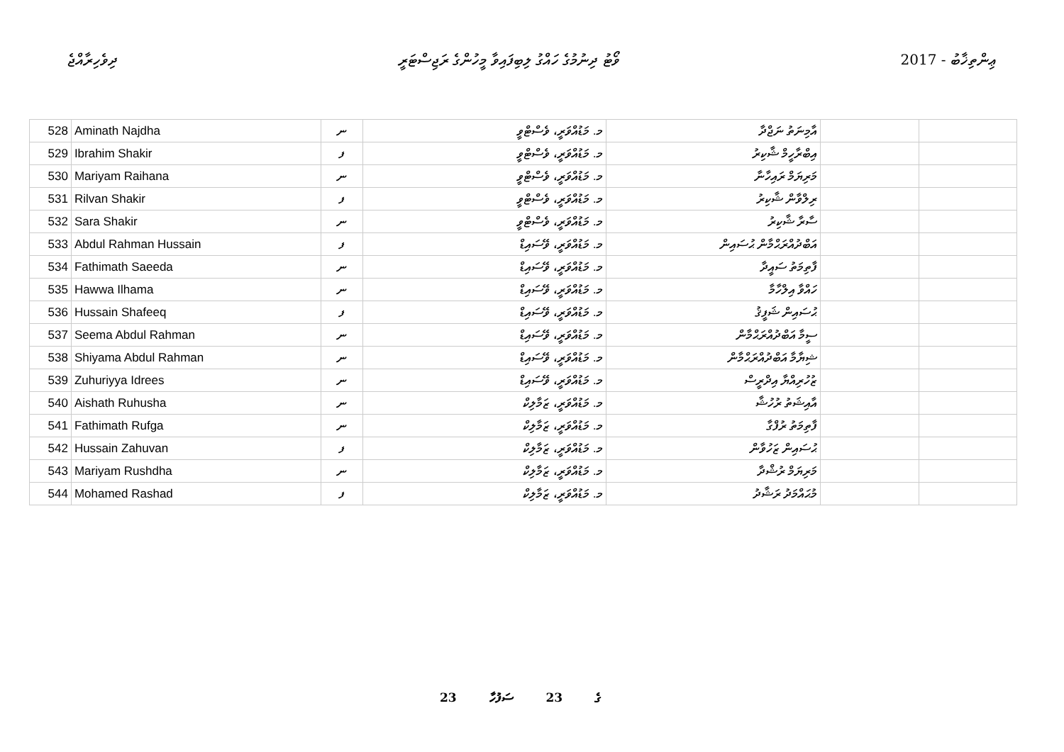ދިވެހިރާއްޖެ ވޯޓު ދިނުމުގެ ހައްގު ލިބިފައިވާ މީހުންގެ ރަޖިސްޓަރީ 2017 - ޢިންތިޚާބު
| 528 | Aminath Najdha | ނ | މ. މަޑުއްވަރީ، ވެސްޓްވީ | އާމިނަތު ނަޖްދާ | | |
| 529 | Ibrahim Shakir | ފ | މ. މަޑުއްވަރީ، ވެސްޓްވީ | އިބްރާހީމް ޝާކިރު | | |
| 530 | Mariyam Raihana | ނ | މ. މަޑުއްވަރީ، ވެސްޓްވީ | މަރިޔަމް ރައިހާނާ | | |
| 531 | Rilvan Shakir | ފ | މ. މަޑުއްވަރީ، ވެސްޓްވީ | ރިލްވާން ޝާކިރު | | |
| 532 | Sara Shakir | ނ | މ. މަޑުއްވަރީ، ވެސްޓްވީ | ސާރާ ޝާކިރު | | |
| 533 | Abdul Rahman Hussain | ފ | މ. މަޑުއްވަރީ، ވޭސައިޑް | އަބްދުއްރަޙްމާން ޙުސައިން | | |
| 534 | Fathimath Saeeda | ނ | މ. މަޑުއްވަރީ، ވޭސައިޑް | ފާތިމަތު ސައީދާ | | |
| 535 | Hawwa Ilhama | ނ | މ. މަޑުއްވަރީ، ވޭސައިޑް | ހައްވާ އިލްހާމާ | | |
| 536 | Hussain Shafeeq | ފ | މ. މަޑުއްވަރީ، ވޭސައިޑް | ޙުސައިން ޝަފީޤު | | |
| 537 | Seema Abdul Rahman | ނ | މ. މަޑުއްވަރީ، ވޭސައިޑް | ސީމާ އަބްދުއްރަޙްމާން | | |
| 538 | Shiyama Abdul Rahman | ނ | މ. މަޑުއްވަރީ، ވޭސައިޑް | ޝިޔާމާ އަބްދުއްރަޙްމާން | | |
| 539 | Zuhuriyya Idrees | ނ | މ. މަޑުއްވަރީ، ވޭސައިޑް | ޒުހުރިއްޔާ އިދްރީސް | | |
| 540 | Aishath Ruhusha | ނ | މ. މަޑުއްވަރީ، ޒަމާލިކް | އާއިޝަތު ރުހުޝާ | | |
| 541 | Fathimath Rufga | ނ | މ. މަޑުއްވަރީ، ޒަމާލިކް | ފާތިމަތު ރުފްގާ | | |
| 542 | Hussain Zahuvan | ފ | މ. މަޑުއްވަރީ، ޒަމާލިކް | ޙުސައިން ޒަހުވާން | | |
| 543 | Mariyam Rushdha | ނ | މ. މަޑުއްވަރީ، ޒަމާލިކް | މަރިޔަމް ރުޝްދާ | | |
| 544 | Mohamed Rashad | ފ | މ. މަޑުއްވަރީ، ޒަމާލިކް | މުޙައްމަދު ރަޝާދު | | |
23 ގެ 23 ސަފުހާ